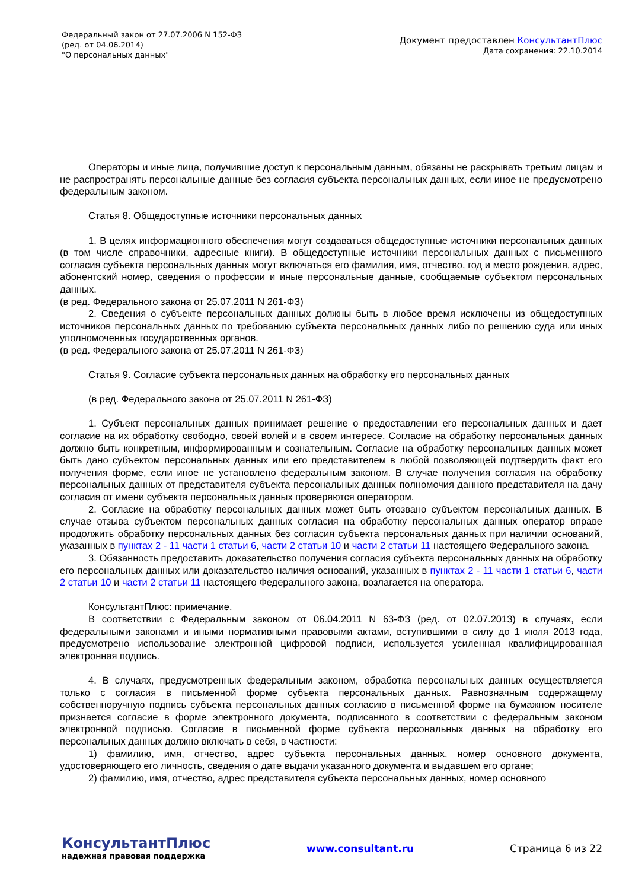Федеральный закон от 27.07.2006 N 152-ФЗ
(ред. от 04.06.2014)
"О персональных данных"
Документ предоставлен КонсультантПлюс
Дата сохранения: 22.10.2014
Операторы и иные лица, получившие доступ к персональным данным, обязаны не раскрывать третьим лицам и не распространять персональные данные без согласия субъекта персональных данных, если иное не предусмотрено федеральным законом.
Статья 8. Общедоступные источники персональных данных
1. В целях информационного обеспечения могут создаваться общедоступные источники персональных данных (в том числе справочники, адресные книги). В общедоступные источники персональных данных с письменного согласия субъекта персональных данных могут включаться его фамилия, имя, отчество, год и место рождения, адрес, абонентский номер, сведения о профессии и иные персональные данные, сообщаемые субъектом персональных данных.
(в ред. Федерального закона от 25.07.2011 N 261-ФЗ)
2. Сведения о субъекте персональных данных должны быть в любое время исключены из общедоступных источников персональных данных по требованию субъекта персональных данных либо по решению суда или иных уполномоченных государственных органов.
(в ред. Федерального закона от 25.07.2011 N 261-ФЗ)
Статья 9. Согласие субъекта персональных данных на обработку его персональных данных
(в ред. Федерального закона от 25.07.2011 N 261-ФЗ)
1. Субъект персональных данных принимает решение о предоставлении его персональных данных и дает согласие на их обработку свободно, своей волей и в своем интересе. Согласие на обработку персональных данных должно быть конкретным, информированным и сознательным. Согласие на обработку персональных данных может быть дано субъектом персональных данных или его представителем в любой позволяющей подтвердить факт его получения форме, если иное не установлено федеральным законом. В случае получения согласия на обработку персональных данных от представителя субъекта персональных данных полномочия данного представителя на дачу согласия от имени субъекта персональных данных проверяются оператором.
2. Согласие на обработку персональных данных может быть отозвано субъектом персональных данных. В случае отзыва субъектом персональных данных согласия на обработку персональных данных оператор вправе продолжить обработку персональных данных без согласия субъекта персональных данных при наличии оснований, указанных в пунктах 2 - 11 части 1 статьи 6, части 2 статьи 10 и части 2 статьи 11 настоящего Федерального закона.
3. Обязанность предоставить доказательство получения согласия субъекта персональных данных на обработку его персональных данных или доказательство наличия оснований, указанных в пунктах 2 - 11 части 1 статьи 6, части 2 статьи 10 и части 2 статьи 11 настоящего Федерального закона, возлагается на оператора.
КонсультантПлюс: примечание.
В соответствии с Федеральным законом от 06.04.2011 N 63-ФЗ (ред. от 02.07.2013) в случаях, если федеральными законами и иными нормативными правовыми актами, вступившими в силу до 1 июля 2013 года, предусмотрено использование электронной цифровой подписи, используется усиленная квалифицированная электронная подпись.
4. В случаях, предусмотренных федеральным законом, обработка персональных данных осуществляется только с согласия в письменной форме субъекта персональных данных. Равнозначным содержащему собственноручную подпись субъекта персональных данных согласию в письменной форме на бумажном носителе признается согласие в форме электронного документа, подписанного в соответствии с федеральным законом электронной подписью. Согласие в письменной форме субъекта персональных данных на обработку его персональных данных должно включать в себя, в частности:
1) фамилию, имя, отчество, адрес субъекта персональных данных, номер основного документа, удостоверяющего его личность, сведения о дате выдачи указанного документа и выдавшем его органе;
2) фамилию, имя, отчество, адрес представителя субъекта персональных данных, номер основного
КонсультантПлюс
надежная правовая поддержка
www.consultant.ru Страница 6 из 22